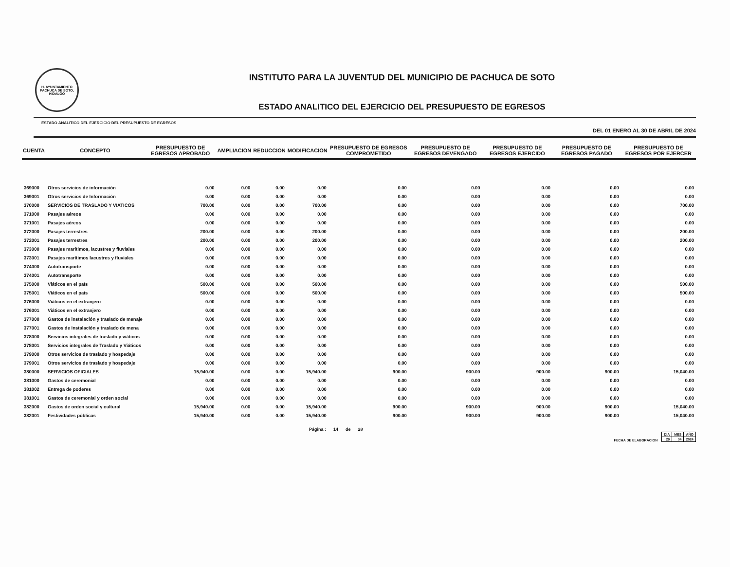H. AYUNTAMIENTO
PACHUCA DE SOTO, HIDALGO
INSTITUTO PARA LA JUVENTUD DEL MUNICIPIO DE PACHUCA DE SOTO
ESTADO ANALITICO DEL EJERCICIO DEL PRESUPUESTO DE EGRESOS
ESTADO ANALITICO DEL EJERCICIO DEL PRESUPUESTO DE EGRESOS DEL 01 ENERO AL 30 DE ABRIL DE 2024
| CUENTA | CONCEPTO | PRESUPUESTO DE EGRESOS APROBADO | AMPLIACION | REDUCCION | MODIFICACION | PRESUPUESTO DE EGRESOS COMPROMETIDO | PRESUPUESTO DE EGRESOS DEVENGADO | PRESUPUESTO DE EGRESOS EJERCIDO | PRESUPUESTO DE EGRESOS PAGADO | PRESUPUESTO DE EGRESOS POR EJERCER |
| --- | --- | --- | --- | --- | --- | --- | --- | --- | --- | --- |
| 369000 | Otros servicios de información | 0.00 | 0.00 | 0.00 | 0.00 | 0.00 | 0.00 | 0.00 | 0.00 | 0.00 |
| 369001 | Otros servicios de Información | 0.00 | 0.00 | 0.00 | 0.00 | 0.00 | 0.00 | 0.00 | 0.00 | 0.00 |
| 370000 | SERVICIOS DE TRASLADO Y VIATICOS | 700.00 | 0.00 | 0.00 | 700.00 | 0.00 | 0.00 | 0.00 | 0.00 | 700.00 |
| 371000 | Pasajes aéreos | 0.00 | 0.00 | 0.00 | 0.00 | 0.00 | 0.00 | 0.00 | 0.00 | 0.00 |
| 371001 | Pasajes aéreos | 0.00 | 0.00 | 0.00 | 0.00 | 0.00 | 0.00 | 0.00 | 0.00 | 0.00 |
| 372000 | Pasajes terrestres | 200.00 | 0.00 | 0.00 | 200.00 | 0.00 | 0.00 | 0.00 | 0.00 | 200.00 |
| 372001 | Pasajes terrestres | 200.00 | 0.00 | 0.00 | 200.00 | 0.00 | 0.00 | 0.00 | 0.00 | 200.00 |
| 373000 | Pasajes marítimos, lacustres y fluviales | 0.00 | 0.00 | 0.00 | 0.00 | 0.00 | 0.00 | 0.00 | 0.00 | 0.00 |
| 373001 | Pasajes marítimos lacustres y fluviales | 0.00 | 0.00 | 0.00 | 0.00 | 0.00 | 0.00 | 0.00 | 0.00 | 0.00 |
| 374000 | Autotransporte | 0.00 | 0.00 | 0.00 | 0.00 | 0.00 | 0.00 | 0.00 | 0.00 | 0.00 |
| 374001 | Autotransporte | 0.00 | 0.00 | 0.00 | 0.00 | 0.00 | 0.00 | 0.00 | 0.00 | 0.00 |
| 375000 | Viáticos en el país | 500.00 | 0.00 | 0.00 | 500.00 | 0.00 | 0.00 | 0.00 | 0.00 | 500.00 |
| 375001 | Viáticos en el país | 500.00 | 0.00 | 0.00 | 500.00 | 0.00 | 0.00 | 0.00 | 0.00 | 500.00 |
| 376000 | Viáticos en el extranjero | 0.00 | 0.00 | 0.00 | 0.00 | 0.00 | 0.00 | 0.00 | 0.00 | 0.00 |
| 376001 | Viáticos en el extranjero | 0.00 | 0.00 | 0.00 | 0.00 | 0.00 | 0.00 | 0.00 | 0.00 | 0.00 |
| 377000 | Gastos de instalación y traslado de menaje | 0.00 | 0.00 | 0.00 | 0.00 | 0.00 | 0.00 | 0.00 | 0.00 | 0.00 |
| 377001 | Gastos de instalación y traslado de mena | 0.00 | 0.00 | 0.00 | 0.00 | 0.00 | 0.00 | 0.00 | 0.00 | 0.00 |
| 378000 | Servicios integrales de traslado y viáticos | 0.00 | 0.00 | 0.00 | 0.00 | 0.00 | 0.00 | 0.00 | 0.00 | 0.00 |
| 378001 | Servicios integrales de Traslado y Viáticos | 0.00 | 0.00 | 0.00 | 0.00 | 0.00 | 0.00 | 0.00 | 0.00 | 0.00 |
| 379000 | Otros servicios de traslado y hospedaje | 0.00 | 0.00 | 0.00 | 0.00 | 0.00 | 0.00 | 0.00 | 0.00 | 0.00 |
| 379001 | Otros servicios de traslado y hospedaje | 0.00 | 0.00 | 0.00 | 0.00 | 0.00 | 0.00 | 0.00 | 0.00 | 0.00 |
| 380000 | SERVICIOS OFICIALES | 15,940.00 | 0.00 | 0.00 | 15,940.00 | 900.00 | 900.00 | 900.00 | 900.00 | 15,040.00 |
| 381000 | Gastos de ceremonial | 0.00 | 0.00 | 0.00 | 0.00 | 0.00 | 0.00 | 0.00 | 0.00 | 0.00 |
| 381002 | Entrega de poderes | 0.00 | 0.00 | 0.00 | 0.00 | 0.00 | 0.00 | 0.00 | 0.00 | 0.00 |
| 381001 | Gastos de ceremonial y orden social | 0.00 | 0.00 | 0.00 | 0.00 | 0.00 | 0.00 | 0.00 | 0.00 | 0.00 |
| 382000 | Gastos de orden social y cultural | 15,940.00 | 0.00 | 0.00 | 15,940.00 | 900.00 | 900.00 | 900.00 | 900.00 | 15,040.00 |
| 382001 | Festividades públicas | 15,940.00 | 0.00 | 0.00 | 15,940.00 | 900.00 | 900.00 | 900.00 | 900.00 | 15,040.00 |
Página : 14 de 28 FECHA DE ELABORACION
| DIA | MES | AÑO |
| --- | --- | --- |
| 29 | 04 | 2024 |